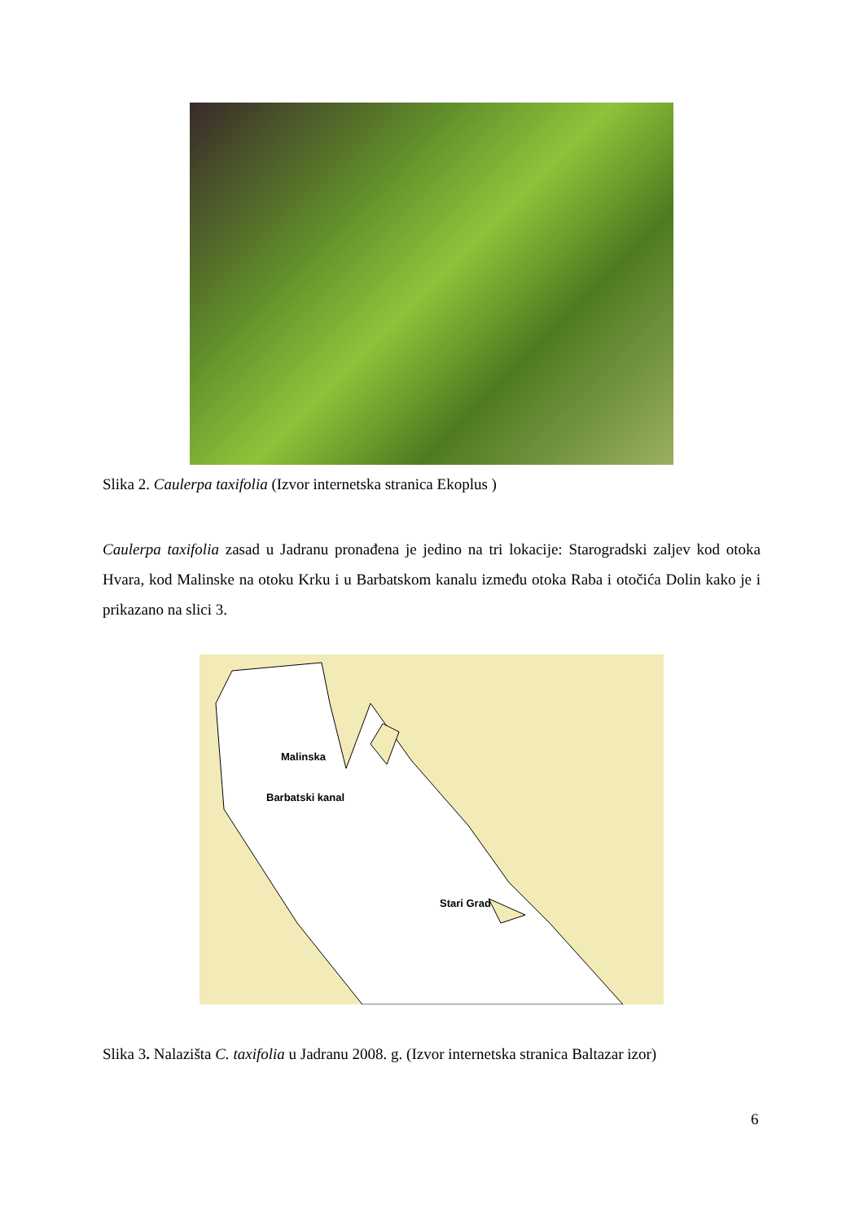Slika 2. Caulerpa taxifolia (Izvor internetska stranica Ekoplus )
Caulerpa taxifolia zasad u Jadranu pronađena je jedino na tri lokacije: Starogradski zaljev kod otoka Hvara, kod Malinske na otoku Krku i u Barbatskom kanalu između otoka Raba i otočića Dolin kako je i prikazano na slici 3.
Malinska
Barbatski kanal
Stari Grad
Slika 3. Nalazišta C. taxifolia u Jadranu 2008. g. (Izvor internetska stranica Baltazar izor)
6